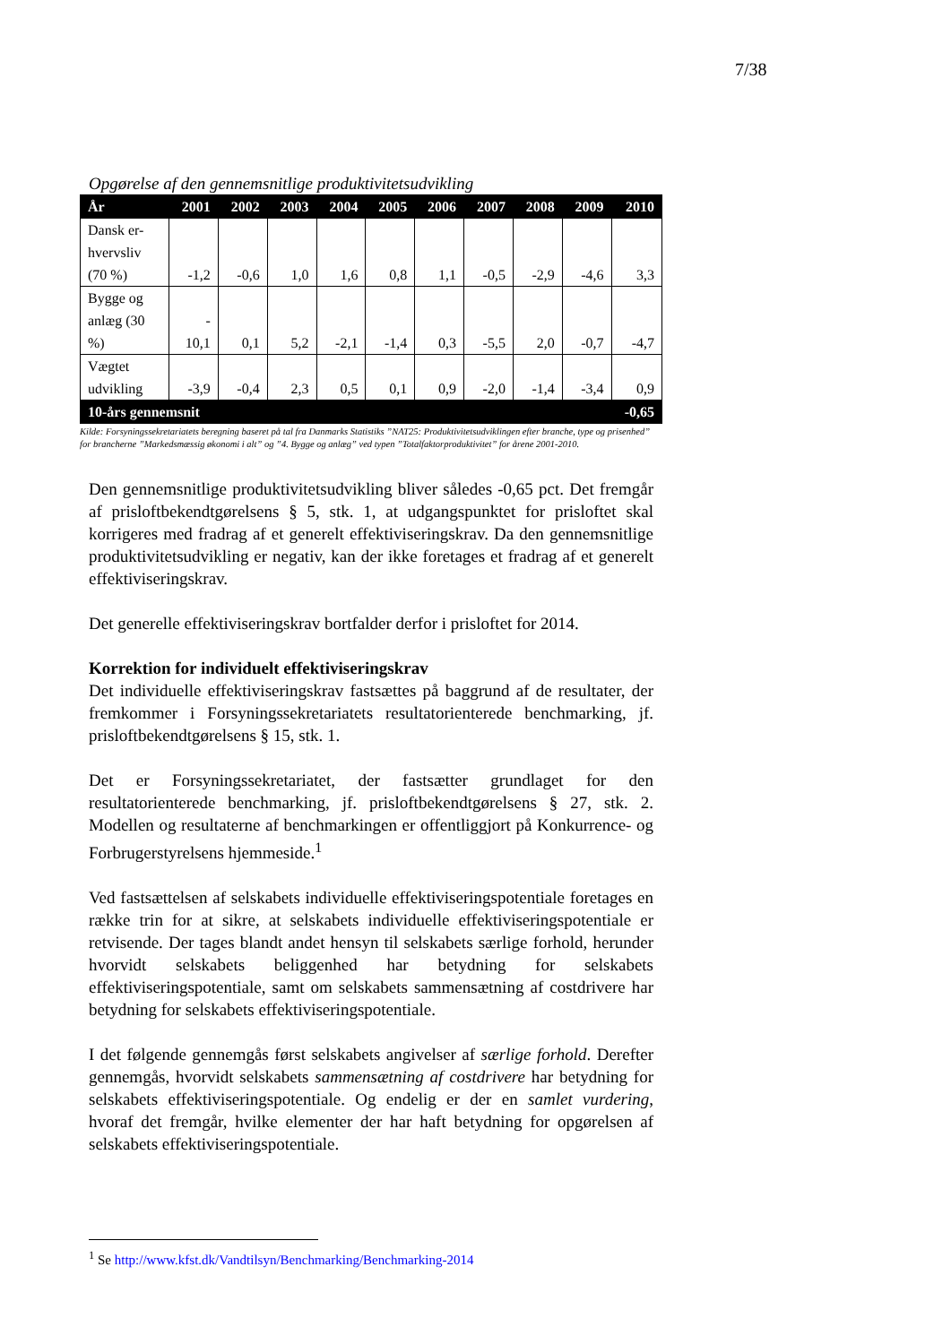7/38
Opgørelse af den gennemsnitlige produktivitetsudvikling
| År | 2001 | 2002 | 2003 | 2004 | 2005 | 2006 | 2007 | 2008 | 2009 | 2010 |
| --- | --- | --- | --- | --- | --- | --- | --- | --- | --- | --- |
| Dansk er-hvervsliv (70 %) | -1,2 | -0,6 | 1,0 | 1,6 | 0,8 | 1,1 | -0,5 | -2,9 | -4,6 | 3,3 |
| Bygge og anlæg (30 %) | - 10,1 | 0,1 | 5,2 | -2,1 | -1,4 | 0,3 | -5,5 | 2,0 | -0,7 | -4,7 |
| Vægtet udvikling | -3,9 | -0,4 | 2,3 | 0,5 | 0,1 | 0,9 | -2,0 | -1,4 | -3,4 | 0,9 |
| 10-års gennemsnit | | | | | | | | | | -0,65 |
Kilde: Forsyningssekretariatets beregning baseret på tal fra Danmarks Statistiks ”NAT25: Produktivitetsudviklingen efter branche, type og prisenhed” for brancherne ”Markedsmæssig økonomi i alt” og ”4. Bygge og anlæg” ved typen ”Totalfaktorproduktivitet” for årene 2001-2010.
Den gennemsnitlige produktivitetsudvikling bliver således -0,65 pct. Det fremgår af prisloftbekendtgørelsens § 5, stk. 1, at udgangspunktet for prisloftet skal korrigeres med fradrag af et generelt effektiviseringskrav. Da den gennemsnitlige produktivitetsudvikling er negativ, kan der ikke foretages et fradrag af et generelt effektiviseringskrav.
Det generelle effektiviseringskrav bortfalder derfor i prisloftet for 2014.
Korrektion for individuelt effektiviseringskrav
Det individuelle effektiviseringskrav fastsættes på baggrund af de resultater, der fremkommer i Forsyningssekretariatets resultatorienterede benchmarking, jf. prisloftbekendtgørelsens § 15, stk. 1.
Det er Forsyningssekretariatet, der fastsætter grundlaget for den resultatorienterede benchmarking, jf. prisloftbekendtgørelsens § 27, stk. 2. Modellen og resultaterne af benchmarkingen er offentliggjort på Konkurrence- og Forbrugerstyrelsens hjemmeside.<sup>1</sup>
Ved fastsættelsen af selskabets individuelle effektiviseringspotentiale foretages en række trin for at sikre, at selskabets individuelle effektiviseringspotentiale er retvisende. Der tages blandt andet hensyn til selskabets særlige forhold, herunder hvorvidt selskabets beliggenhed har betydning for selskabets effektiviseringspotentiale, samt om selskabets sammensætning af costdrivere har betydning for selskabets effektiviseringspotentiale.
I det følgende gennemgås først selskabets angivelser af særlige forhold. Derefter gennemgås, hvorvidt selskabets sammensætning af costdrivere har betydning for selskabets effektiviseringspotentiale. Og endelig er der en samlet vurdering, hvoraf det fremgår, hvilke elementer der har haft betydning for opgørelsen af selskabets effektiviseringspotentiale.
<sup>1</sup> Se http://www.kfst.dk/Vandtilsyn/Benchmarking/Benchmarking-2014